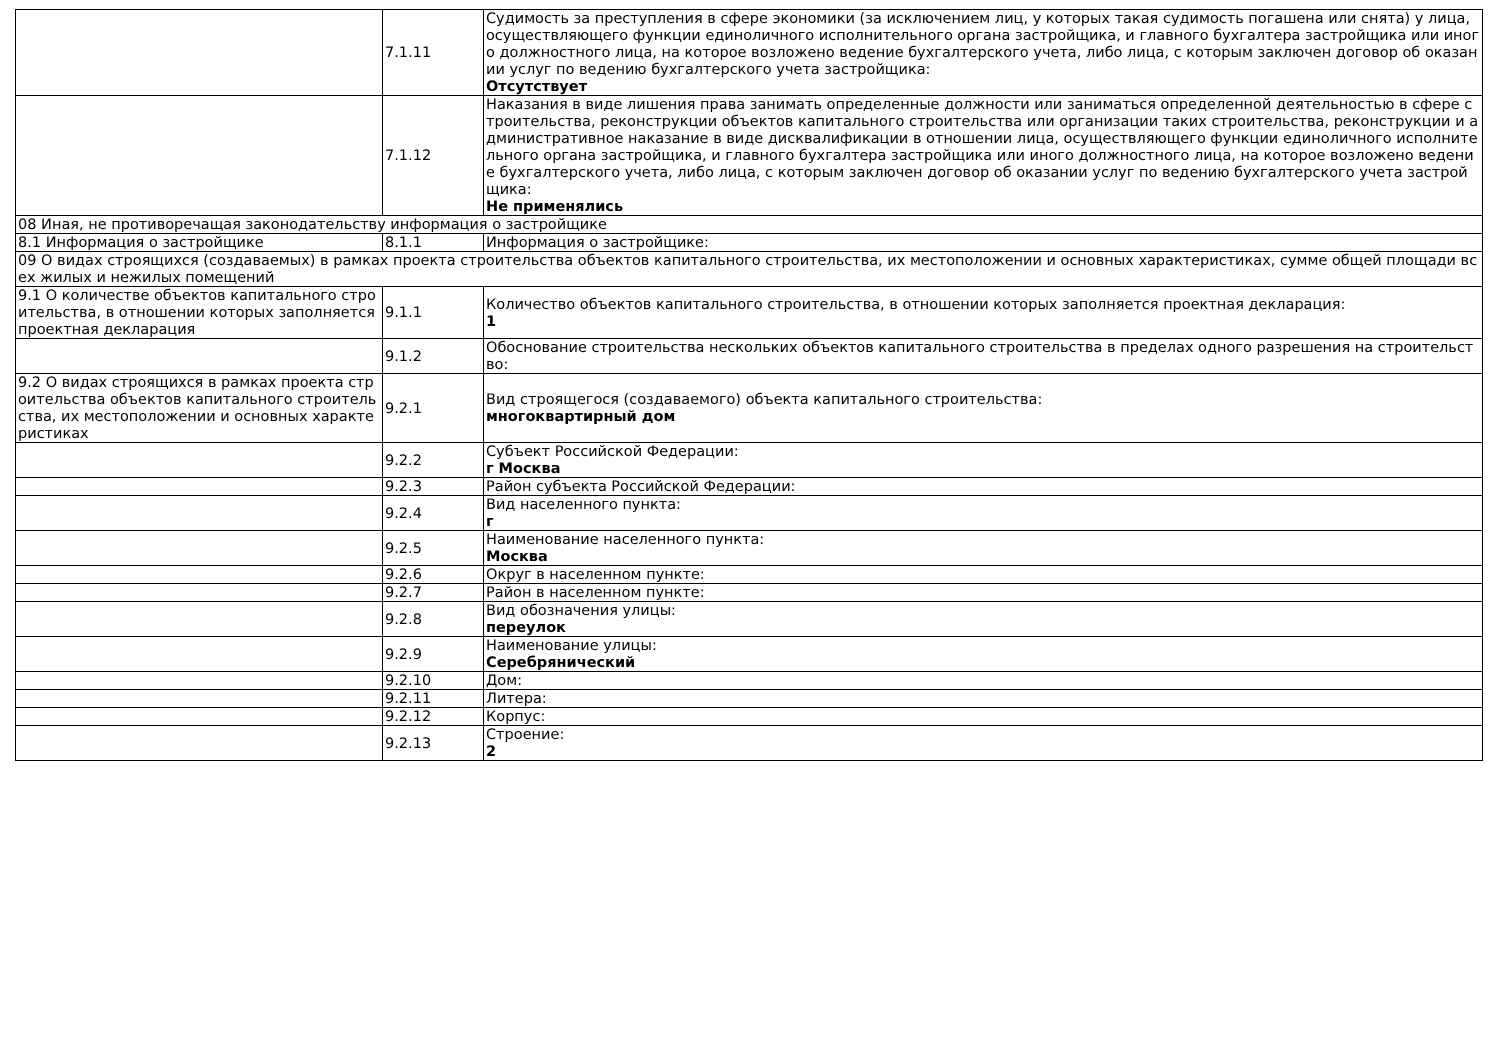| | 7.1.11 | Судимость за преступления в сфере экономики (за исключением лиц, у которых такая судимость погашена или снята) у лица, осуществляющего функции единоличного исполнительного органа застройщика, и главного бухгалтера застройщика или иного должностного лица, на которое возложено ведение бухгалтерского учета, либо лица, с которым заключен договор об оказании услуг по ведению бухгалтерского учета застройщика: Отсутствует |
| | 7.1.12 | Наказания в виде лишения права занимать определенные должности или заниматься определенной деятельностью в сфере строительства, реконструкции объектов капитального строительства или организации таких строительства, реконструкции и административное наказание в виде дисквалификации в отношении лица, осуществляющего функции единоличного исполнительного органа застройщика, и главного бухгалтера застройщика или иного должностного лица, на которое возложено ведение бухгалтерского учета, либо лица, с которым заключен договор об оказании услуг по ведению бухгалтерского учета застройщика: Не применялись |
| 08 Иная, не противоречащая законодательству информация о застройщике | | |
| 8.1 Информация о застройщике | 8.1.1 | Информация о застройщике: |
| 09 О видах строящихся (создаваемых) в рамках проекта строительства объектов капитального строительства, их местоположении и основных характеристиках, сумме общей площади всех жилых и нежилых помещений | | |
| 9.1 О количестве объектов капитального строительства, в отношении которых заполняется проектная декларация | 9.1.1 | Количество объектов капитального строительства, в отношении которых заполняется проектная декларация: 1 |
| | 9.1.2 | Обоснование строительства нескольких объектов капитального строительства в пределах одного разрешения на строительство: |
| 9.2 О видах строящихся в рамках проекта строительства объектов капитального строительства, их местоположении и основных характеристиках | 9.2.1 | Вид строящегося (создаваемого) объекта капитального строительства: многоквартирный дом |
| | 9.2.2 | Субъект Российской Федерации: г Москва |
| | 9.2.3 | Район субъекта Российской Федерации: |
| | 9.2.4 | Вид населенного пункта: г |
| | 9.2.5 | Наименование населенного пункта: Москва |
| | 9.2.6 | Округ в населенном пункте: |
| | 9.2.7 | Район в населенном пункте: |
| | 9.2.8 | Вид обозначения улицы: переулок |
| | 9.2.9 | Наименование улицы: Серебрянический |
| | 9.2.10 | Дом: |
| | 9.2.11 | Литера: |
| | 9.2.12 | Корпус: |
| | 9.2.13 | Строение: 2 |